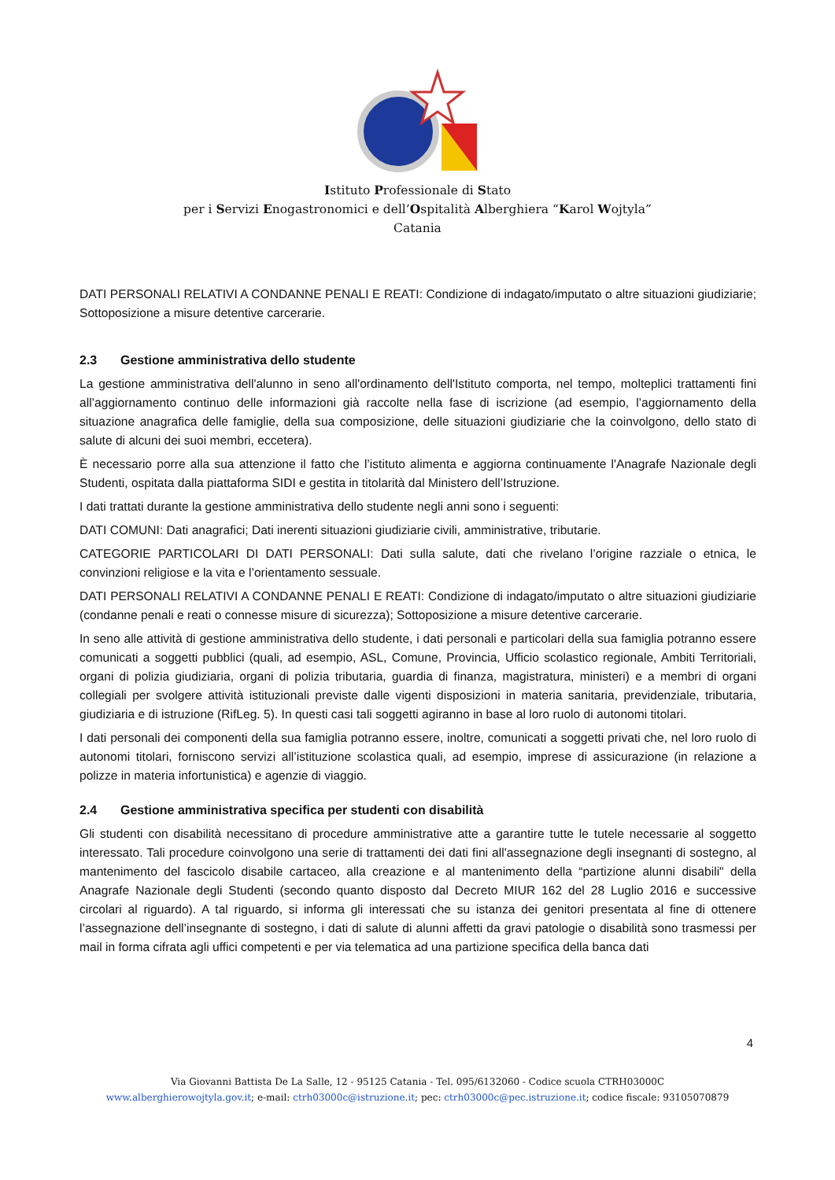Istituto Professionale di Stato
per i Servizi Enogastronomici e dell’Ospitalità Alberghiera “Karol Wojtyla”
Catania
DATI PERSONALI RELATIVI A CONDANNE PENALI E REATI: Condizione di indagato/imputato o altre situazioni giudiziarie; Sottoposizione a misure detentive carcerarie.
2.3 Gestione amministrativa dello studente
La gestione amministrativa dell'alunno in seno all'ordinamento dell'Istituto comporta, nel tempo, molteplici trattamenti fini all’aggiornamento continuo delle informazioni già raccolte nella fase di iscrizione (ad esempio, l’aggiornamento della situazione anagrafica delle famiglie, della sua composizione, delle situazioni giudiziarie che la coinvolgono, dello stato di salute di alcuni dei suoi membri, eccetera).
È necessario porre alla sua attenzione il fatto che l’istituto alimenta e aggiorna continuamente l'Anagrafe Nazionale degli Studenti, ospitata dalla piattaforma SIDI e gestita in titolarità dal Ministero dell’Istruzione.
I dati trattati durante la gestione amministrativa dello studente negli anni sono i seguenti:
DATI COMUNI: Dati anagrafici; Dati inerenti situazioni giudiziarie civili, amministrative, tributarie.
CATEGORIE PARTICOLARI DI DATI PERSONALI: Dati sulla salute, dati che rivelano l’origine razziale o etnica, le convinzioni religiose e la vita e l’orientamento sessuale.
DATI PERSONALI RELATIVI A CONDANNE PENALI E REATI: Condizione di indagato/imputato o altre situazioni giudiziarie (condanne penali e reati o connesse misure di sicurezza); Sottoposizione a misure detentive carcerarie.
In seno alle attività di gestione amministrativa dello studente, i dati personali e particolari della sua famiglia potranno essere comunicati a soggetti pubblici (quali, ad esempio, ASL, Comune, Provincia, Ufficio scolastico regionale, Ambiti Territoriali, organi di polizia giudiziaria, organi di polizia tributaria, guardia di finanza, magistratura, ministeri) e a membri di organi collegiali per svolgere attività istituzionali previste dalle vigenti disposizioni in materia sanitaria, previdenziale, tributaria, giudiziaria e di istruzione (RifLeg. 5). In questi casi tali soggetti agiranno in base al loro ruolo di autonomi titolari.
I dati personali dei componenti della sua famiglia potranno essere, inoltre, comunicati a soggetti privati che, nel loro ruolo di autonomi titolari, forniscono servizi all’istituzione scolastica quali, ad esempio, imprese di assicurazione (in relazione a polizze in materia infortunistica) e agenzie di viaggio.
2.4 Gestione amministrativa specifica per studenti con disabilità
Gli studenti con disabilità necessitano di procedure amministrative atte a garantire tutte le tutele necessarie al soggetto interessato. Tali procedure coinvolgono una serie di trattamenti dei dati fini all'assegnazione degli insegnanti di sostegno, al mantenimento del fascicolo disabile cartaceo, alla creazione e al mantenimento della “partizione alunni disabili" della Anagrafe Nazionale degli Studenti (secondo quanto disposto dal Decreto MIUR 162 del 28 Luglio 2016 e successive circolari al riguardo). A tal riguardo, si informa gli interessati che su istanza dei genitori presentata al fine di ottenere l’assegnazione dell’insegnante di sostegno, i dati di salute di alunni affetti da gravi patologie o disabilità sono trasmessi per mail in forma cifrata agli uffici competenti e per via telematica ad una partizione specifica della banca dati
4
Via Giovanni Battista De La Salle, 12 - 95125 Catania - Tel. 095/6132060 - Codice scuola CTRH03000C
www.alberghierowojtyla.gov.it; e-mail: ctrh03000c@istruzione.it; pec: ctrh03000c@pec.istruzione.it; codice fiscale: 93105070879